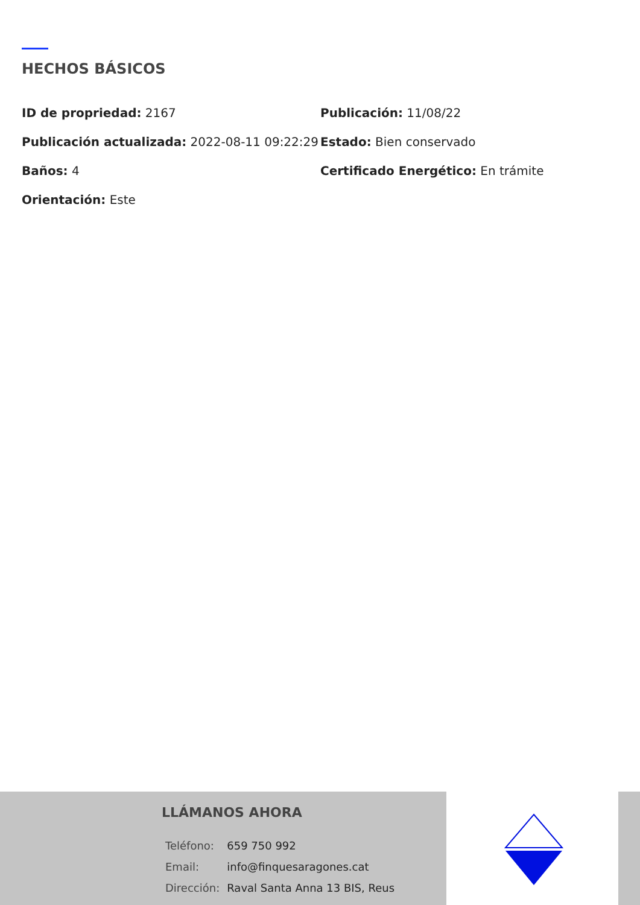HECHOS BÁSICOS
ID de propriedad: 2167
Publicación: 11/08/22
Publicación actualizada: 2022-08-11 09:22:29
Estado: Bien conservado
Baños: 4
Certificado Energético: En trámite
Orientación: Este
LLÁMANOS AHORA
| Teléfono: | 659 750 992 |
| Email: | info@finquesaragones.cat |
| Dirección: | Raval Santa Anna 13 BIS, Reus |